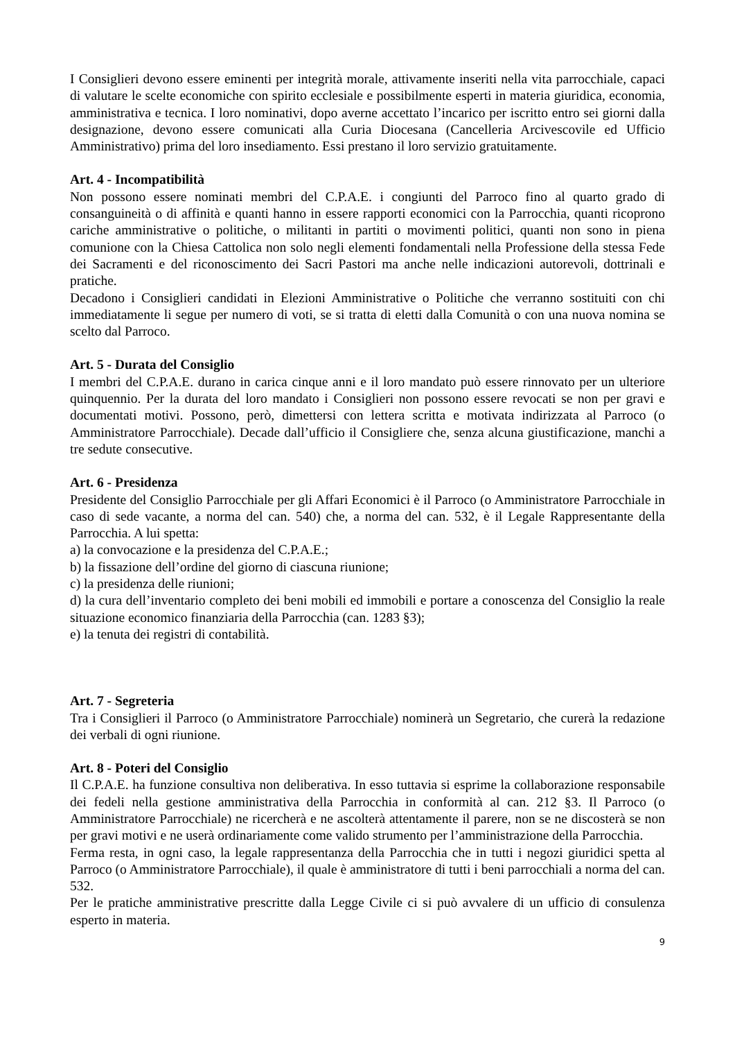I Consiglieri devono essere eminenti per integrità morale, attivamente inseriti nella vita parrocchiale, capaci di valutare le scelte economiche con spirito ecclesiale e possibilmente esperti in materia giuridica, economia, amministrativa e tecnica. I loro nominativi, dopo averne accettato l’incarico per iscritto entro sei giorni dalla designazione, devono essere comunicati alla Curia Diocesana (Cancelleria Arcivescovile ed Ufficio Amministrativo) prima del loro insediamento. Essi prestano il loro servizio gratuitamente.
Art. 4 - Incompatibilità
Non possono essere nominati membri del C.P.A.E. i congiunti del Parroco fino al quarto grado di consanguineità o di affinità e quanti hanno in essere rapporti economici con la Parrocchia, quanti ricoprono cariche amministrative o politiche, o militanti in partiti o movimenti politici, quanti non sono in piena comunione con la Chiesa Cattolica non solo negli elementi fondamentali nella Professione della stessa Fede dei Sacramenti e del riconoscimento dei Sacri Pastori ma anche nelle indicazioni autorevoli, dottrinali e pratiche.
Decadono i Consiglieri candidati in Elezioni Amministrative o Politiche che verranno sostituiti con chi immediatamente li segue per numero di voti, se si tratta di eletti dalla Comunità o con una nuova nomina se scelto dal Parroco.
Art. 5 - Durata del Consiglio
I membri del C.P.A.E. durano in carica cinque anni e il loro mandato può essere rinnovato per un ulteriore quinquennio. Per la durata del loro mandato i Consiglieri non possono essere revocati se non per gravi e documentati motivi. Possono, però, dimettersi con lettera scritta e motivata indirizzata al Parroco (o Amministratore Parrocchiale). Decade dall’ufficio il Consigliere che, senza alcuna giustificazione, manchi a tre sedute consecutive.
Art. 6 - Presidenza
Presidente del Consiglio Parrocchiale per gli Affari Economici è il Parroco (o Amministratore Parrocchiale in caso di sede vacante, a norma del can. 540) che, a norma del can. 532, è il Legale Rappresentante della Parrocchia. A lui spetta:
a) la convocazione e la presidenza del C.P.A.E.;
b) la fissazione dell’ordine del giorno di ciascuna riunione;
c) la presidenza delle riunioni;
d) la cura dell’inventario completo dei beni mobili ed immobili e portare a conoscenza del Consiglio la reale situazione economico finanziaria della Parrocchia (can. 1283 §3);
e) la tenuta dei registri di contabilità.
Art. 7 - Segreteria
Tra i Consiglieri il Parroco (o Amministratore Parrocchiale) nominerà un Segretario, che curerà la redazione dei verbali di ogni riunione.
Art. 8 - Poteri del Consiglio
Il C.P.A.E. ha funzione consultiva non deliberativa. In esso tuttavia si esprime la collaborazione responsabile dei fedeli nella gestione amministrativa della Parrocchia in conformità al can. 212 §3. Il Parroco (o Amministratore Parrocchiale) ne ricercherà e ne ascolterà attentamente il parere, non se ne discosterà se non per gravi motivi e ne userà ordinariamente come valido strumento per l’amministrazione della Parrocchia.
Ferma resta, in ogni caso, la legale rappresentanza della Parrocchia che in tutti i negozi giuridici spetta al Parroco (o Amministratore Parrocchiale), il quale è amministratore di tutti i beni parrocchiali a norma del can. 532.
Per le pratiche amministrative prescritte dalla Legge Civile ci si può avvalere di un ufficio di consulenza esperto in materia.
9